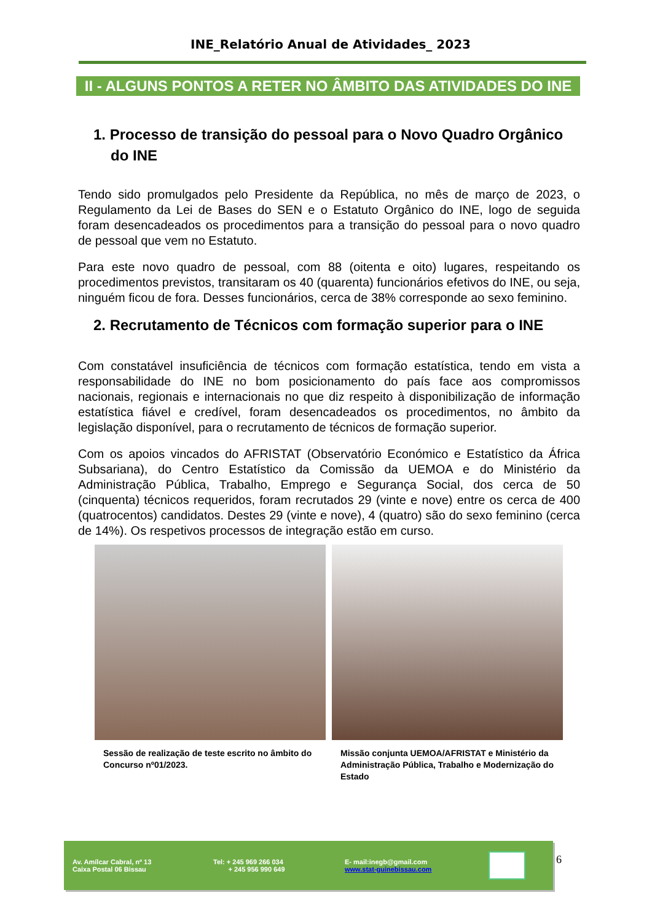INE_Relatório Anual de Atividades_ 2023
II - ALGUNS PONTOS A RETER NO ÂMBITO DAS ATIVIDADES DO INE
1. Processo de transição do pessoal para o Novo Quadro Orgânico do INE
Tendo sido promulgados pelo Presidente da República, no mês de março de 2023, o Regulamento da Lei de Bases do SEN e o Estatuto Orgânico do INE, logo de seguida foram desencadeados os procedimentos para a transição do pessoal para o novo quadro de pessoal que vem no Estatuto.
Para este novo quadro de pessoal, com 88 (oitenta e oito) lugares, respeitando os procedimentos previstos, transitaram os 40 (quarenta) funcionários efetivos do INE, ou seja, ninguém ficou de fora. Desses funcionários, cerca de 38% corresponde ao sexo feminino.
2. Recrutamento de Técnicos com formação superior para o INE
Com constatável insuficiência de técnicos com formação estatística, tendo em vista a responsabilidade do INE no bom posicionamento do país face aos compromissos nacionais, regionais e internacionais no que diz respeito à disponibilização de informação estatística fiável e credível, foram desencadeados os procedimentos, no âmbito da legislação disponível, para o recrutamento de técnicos de formação superior.
Com os apoios vincados do AFRISTAT (Observatório Económico e Estatístico da África Subsariana), do Centro Estatístico da Comissão da UEMOA e do Ministério da Administração Pública, Trabalho, Emprego e Segurança Social, dos cerca de 50 (cinquenta) técnicos requeridos, foram recrutados 29 (vinte e nove) entre os cerca de 400 (quatrocentos) candidatos. Destes 29 (vinte e nove), 4 (quatro) são do sexo feminino (cerca de 14%). Os respetivos processos de integração estão em curso.
Sessão de realização de teste escrito no âmbito do Concurso nº01/2023.
Missão conjunta UEMOA/AFRISTAT e Ministério da Administração Pública, Trabalho e Modernização do Estado
Av. Amílcar Cabral, nº 13
Caixa Postal 06 Bissau
Tel: + 245 969 266 034
+ 245 956 990 649
E- mail:inegb@gmail.com
www.stat-guinebissau.com
6